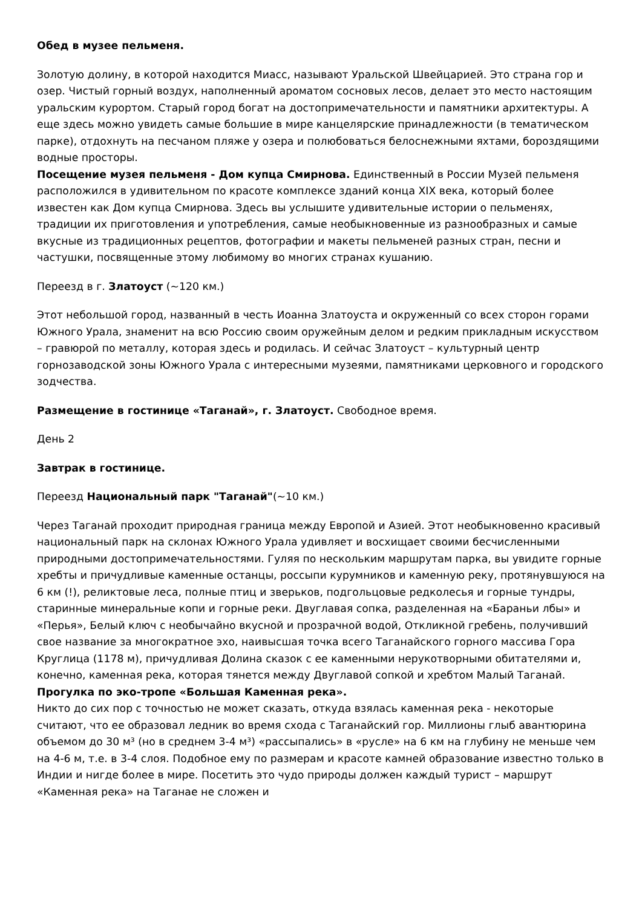Обед в музее пельменя.
Золотую долину, в которой находится Миасс, называют Уральской Швейцарией. Это страна гор и озер. Чистый горный воздух, наполненный ароматом сосновых лесов, делает это место настоящим уральским курортом. Старый город богат на достопримечательности и памятники архитектуры. А еще здесь можно увидеть самые большие в мире канцелярские принадлежности (в тематическом парке), отдохнуть на песчаном пляже у озера и полюбоваться белоснежными яхтами, бороздящими водные просторы.
Посещение музея пельменя - Дом купца Смирнова. Единственный в России Музей пельменя расположился в удивительном по красоте комплексе зданий конца XIX века, который более известен как Дом купца Смирнова. Здесь вы услышите удивительные истории о пельменях, традиции их приготовления и употребления, самые необыкновенные из разнообразных и самые вкусные из традиционных рецептов, фотографии и макеты пельменей разных стран, песни и частушки, посвященные этому любимому во многих странах кушанию.
Переезд в г. Златоуст (~120 км.)
Этот небольшой город, названный в честь Иоанна Златоуста и окруженный со всех сторон горами Южного Урала, знаменит на всю Россию своим оружейным делом и редким прикладным искусством – гравюрой по металлу, которая здесь и родилась. И сейчас Златоуст – культурный центр горнозаводской зоны Южного Урала с интересными музеями, памятниками церковного и городского зодчества.
Размещение в гостинице «Таганай», г. Златоуст. Свободное время.
День 2
Завтрак в гостинице.
Переезд Национальный парк "Таганай"(~10 км.)
Через Таганай проходит природная граница между Европой и Азией. Этот необыкновенно красивый национальный парк на склонах Южного Урала удивляет и восхищает своими бесчисленными природными достопримечательностями. Гуляя по нескольким маршрутам парка, вы увидите горные хребты и причудливые каменные останцы, россыпи курумников и каменную реку, протянувшуюся на 6 км (!), реликтовые леса, полные птиц и зверьков, подгольцовые редколесья и горные тундры, старинные минеральные копи и горные реки. Двуглавая сопка, разделенная на «Бараньи лбы» и «Перья», Белый ключ с необычайно вкусной и прозрачной водой, Откликной гребень, получивший свое название за многократное эхо, наивысшая точка всего Таганайского горного массива Гора Круглица (1178 м), причудливая Долина сказок с ее каменными нерукотворными обитателями и, конечно, каменная река, которая тянется между Двуглавой сопкой и хребтом Малый Таганай.
Прогулка по эко-тропе «Большая Каменная река».
Никто до сих пор с точностью не может сказать, откуда взялась каменная река - некоторые считают, что ее образовал ледник во время схода с Таганайский гор. Миллионы глыб авантюрина объемом до 30 м³ (но в среднем 3-4 м³) «рассыпались» в «русле» на 6 км на глубину не меньше чем на 4-6 м, т.е. в 3-4 слоя. Подобное ему по размерам и красоте камней образование известно только в Индии и нигде более в мире. Посетить это чудо природы должен каждый турист – маршрут «Каменная река» на Таганае не сложен и